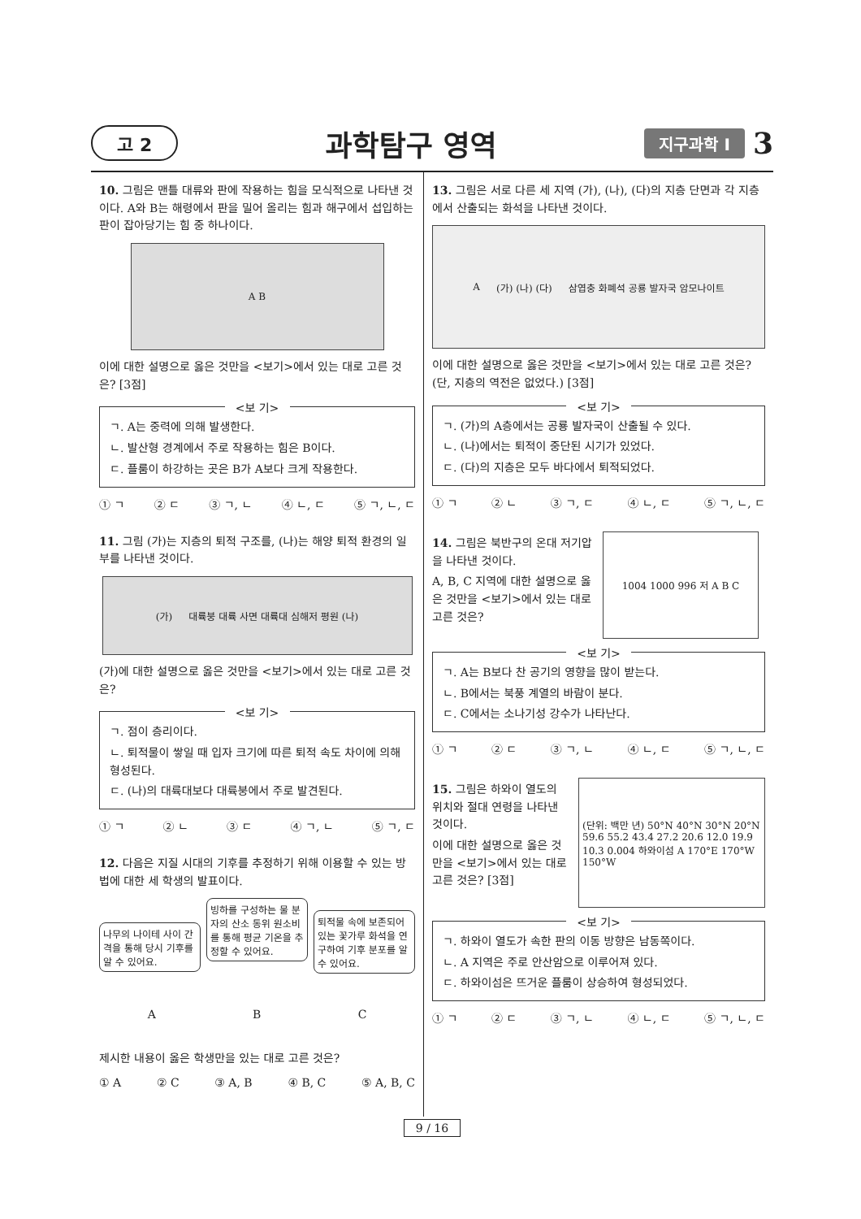고 2
과학탐구 영역
지구과학 I 3
10. 그림은 맨틀 대류와 판에 작용하는 힘을 모식적으로 나타낸 것이다. A와 B는 해령에서 판을 밀어 올리는 힘과 해구에서 섭입하는 판이 잡아당기는 힘 중 하나이다.
A B
이에 대한 설명으로 옳은 것만을 <보기>에서 있는 대로 고른 것은? [3점]
<보 기>
ㄱ. A는 중력에 의해 발생한다.
ㄴ. 발산형 경계에서 주로 작용하는 힘은 B이다.
ㄷ. 플룸이 하강하는 곳은 B가 A보다 크게 작용한다.
① ㄱ ② ㄷ ③ ㄱ, ㄴ ④ ㄴ, ㄷ ⑤ ㄱ, ㄴ, ㄷ
11. 그림 (가)는 지층의 퇴적 구조를, (나)는 해양 퇴적 환경의 일부를 나타낸 것이다.
(가) 대륙붕 대륙 사면 대륙대 심해저 평원 (나)
(가)에 대한 설명으로 옳은 것만을 <보기>에서 있는 대로 고른 것은?
<보 기>
ㄱ. 점이 층리이다.
ㄴ. 퇴적물이 쌓일 때 입자 크기에 따른 퇴적 속도 차이에 의해 형성된다.
ㄷ. (나)의 대륙대보다 대륙붕에서 주로 발견된다.
① ㄱ ② ㄴ ③ ㄷ ④ ㄱ, ㄴ ⑤ ㄱ, ㄷ
12. 다음은 지질 시대의 기후를 추정하기 위해 이용할 수 있는 방법에 대한 세 학생의 발표이다.
나무의 나이테 사이 간격을 통해 당시 기후를 알 수 있어요.
빙하를 구성하는 물 분자의 산소 동위 원소비를 통해 평균 기온을 추정할 수 있어요.
퇴적물 속에 보존되어 있는 꽃가루 화석을 연구하여 기후 분포를 알 수 있어요.
A B C
제시한 내용이 옳은 학생만을 있는 대로 고른 것은?
① A ② C ③ A, B ④ B, C ⑤ A, B, C
13. 그림은 서로 다른 세 지역 (가), (나), (다)의 지층 단면과 각 지층에서 산출되는 화석을 나타낸 것이다.
A (가) (나) (다) 삼엽충 화폐석 공룡 발자국 암모나이트
이에 대한 설명으로 옳은 것만을 <보기>에서 있는 대로 고른 것은? (단, 지층의 역전은 없었다.) [3점]
<보 기>
ㄱ. (가)의 A층에서는 공룡 발자국이 산출될 수 있다.
ㄴ. (나)에서는 퇴적이 중단된 시기가 있었다.
ㄷ. (다)의 지층은 모두 바다에서 퇴적되었다.
① ㄱ ② ㄴ ③ ㄱ, ㄷ ④ ㄴ, ㄷ ⑤ ㄱ, ㄴ, ㄷ
14. 그림은 북반구의 온대 저기압을 나타낸 것이다.
A, B, C 지역에 대한 설명으로 옳은 것만을 <보기>에서 있는 대로 고른 것은?
1004 1000 996 저 A B C
<보 기>
ㄱ. A는 B보다 찬 공기의 영향을 많이 받는다.
ㄴ. B에서는 북풍 계열의 바람이 분다.
ㄷ. C에서는 소나기성 강수가 나타난다.
① ㄱ ② ㄷ ③ ㄱ, ㄴ ④ ㄴ, ㄷ ⑤ ㄱ, ㄴ, ㄷ
15. 그림은 하와이 열도의 위치와 절대 연령을 나타낸 것이다.
이에 대한 설명으로 옳은 것만을 <보기>에서 있는 대로 고른 것은? [3점]
(단위: 백만 년) 50°N 40°N 30°N 20°N 59.6 55.2 43.4 27.2 20.6 12.0 19.9 10.3 0.004 하와이섬 A 170°E 170°W 150°W
<보 기>
ㄱ. 하와이 열도가 속한 판의 이동 방향은 남동쪽이다.
ㄴ. A 지역은 주로 안산암으로 이루어져 있다.
ㄷ. 하와이섬은 뜨거운 플룸이 상승하여 형성되었다.
① ㄱ ② ㄷ ③ ㄱ, ㄴ ④ ㄴ, ㄷ ⑤ ㄱ, ㄴ, ㄷ
9 / 16